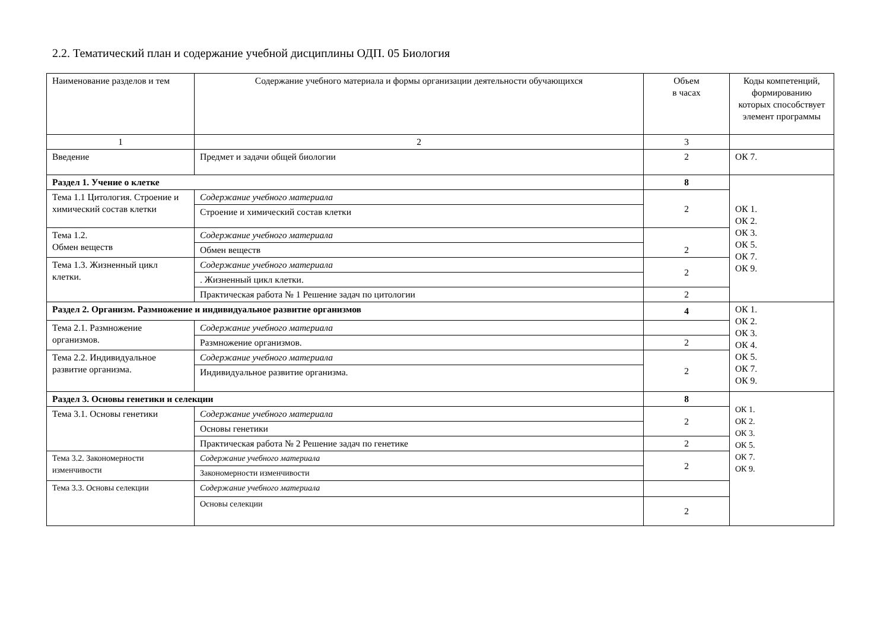2.2. Тематический план и содержание учебной дисциплины ОДП. 05 Биология
| Наименование разделов и тем | Содержание учебного материала и формы организации деятельности обучающихся | Объем в часах | Коды компетенций, формированию которых способствует элемент программы |
| 1 | 2 | 3 | |
| Введение | Предмет и задачи общей биологии | 2 | ОК 7. |
| Раздел 1. Учение о клетке | | 8 | ОК 1. ОК 2. ОК 3. ОК 5. ОК 7. ОК 9. |
| Тема 1.1 Цитология. Строение и химический состав клетки | Содержание учебного материала | 2 | |
| | Строение и химический состав клетки | | |
| Тема 1.2. Обмен веществ | Содержание учебного материала | 2 | |
| | Обмен веществ | | |
| Тема 1.3. Жизненный цикл клетки. | Содержание учебного материала | 2 | |
| | . Жизненный цикл клетки. | | |
| | Практическая работа № 1 Решение задач по цитологии | 2 | |
| Раздел 2. Организм. Размножение и индивидуальное развитие организмов | | 4 | ОК 1. ОК 2. ОК 3. ОК 4. ОК 5. ОК 7. ОК 9. |
| Тема 2.1. Размножение организмов. | Содержание учебного материала | | |
| | Размножение организмов. | 2 | |
| Тема 2.2. Индивидуальное развитие организма. | Содержание учебного материала | 2 | |
| | Индивидуальное развитие организма. | | |
| Раздел 3. Основы генетики и селекции | | 8 | ОК 1. ОК 2. ОК 3. ОК 5. ОК 7. ОК 9. |
| Тема 3.1. Основы генетики | Содержание учебного материала | 2 | |
| | Основы генетики | | |
| | Практическая работа № 2 Решение задач по генетике | 2 | |
| Тема 3.2. Закономерности изменчивости | Содержание учебного материала | 2 | |
| | Закономерности изменчивости | | |
| Тема 3.3. Основы селекции | Содержание учебного материала | | |
| | Основы селекции | 2 | |